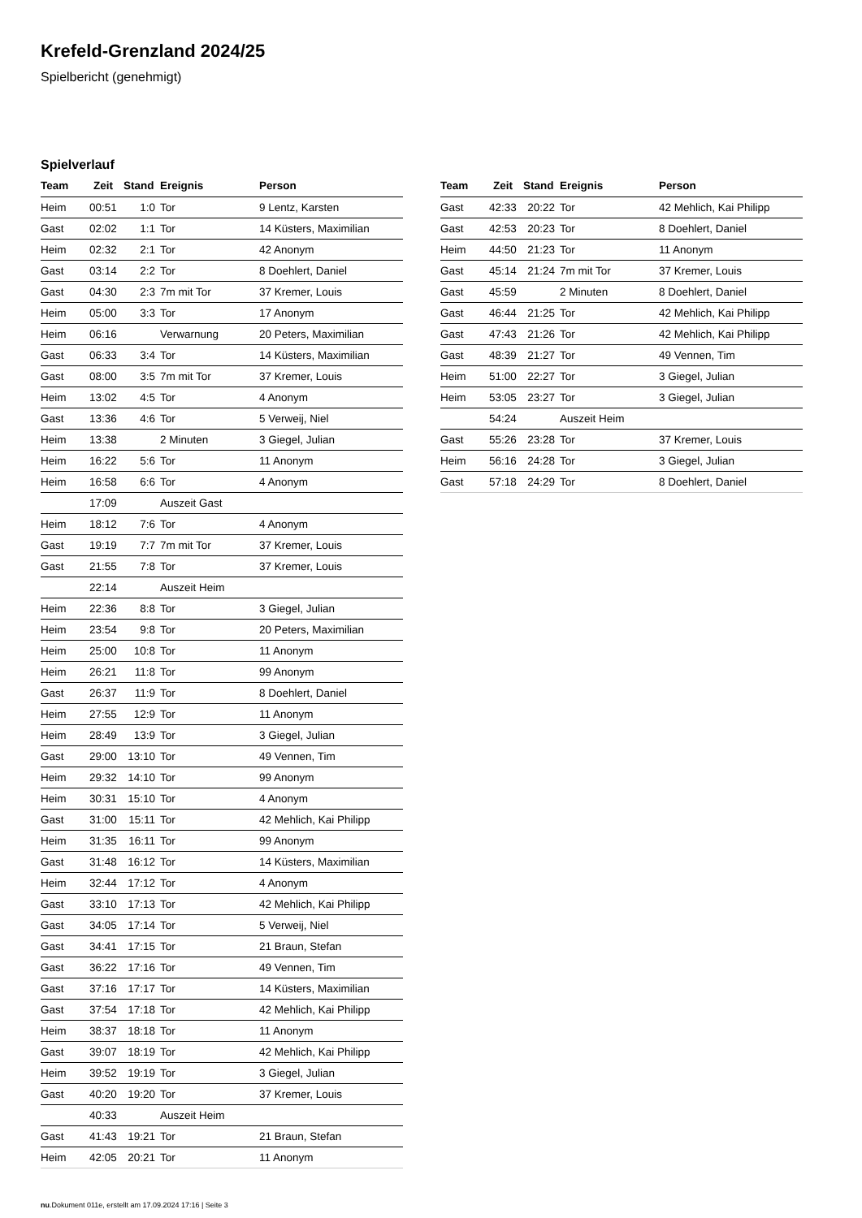Krefeld-Grenzland 2024/25
Spielbericht (genehmigt)
Spielverlauf
| Team | Zeit | Stand | Ereignis | Person |
| --- | --- | --- | --- | --- |
| Heim | 00:51 | 1:0 | Tor | 9 Lentz, Karsten |
| Gast | 02:02 | 1:1 | Tor | 14 Küsters, Maximilian |
| Heim | 02:32 | 2:1 | Tor | 42 Anonym |
| Gast | 03:14 | 2:2 | Tor | 8 Doehlert, Daniel |
| Gast | 04:30 | 2:3 | 7m mit Tor | 37 Kremer, Louis |
| Heim | 05:00 | 3:3 | Tor | 17 Anonym |
| Heim | 06:16 | | Verwarnung | 20 Peters, Maximilian |
| Gast | 06:33 | 3:4 | Tor | 14 Küsters, Maximilian |
| Gast | 08:00 | 3:5 | 7m mit Tor | 37 Kremer, Louis |
| Heim | 13:02 | 4:5 | Tor | 4 Anonym |
| Gast | 13:36 | 4:6 | Tor | 5 Verweij, Niel |
| Heim | 13:38 | | 2 Minuten | 3 Giegel, Julian |
| Heim | 16:22 | 5:6 | Tor | 11 Anonym |
| Heim | 16:58 | 6:6 | Tor | 4 Anonym |
| | 17:09 | | Auszeit Gast | |
| Heim | 18:12 | 7:6 | Tor | 4 Anonym |
| Gast | 19:19 | 7:7 | 7m mit Tor | 37 Kremer, Louis |
| Gast | 21:55 | 7:8 | Tor | 37 Kremer, Louis |
| | 22:14 | | Auszeit Heim | |
| Heim | 22:36 | 8:8 | Tor | 3 Giegel, Julian |
| Heim | 23:54 | 9:8 | Tor | 20 Peters, Maximilian |
| Heim | 25:00 | 10:8 | Tor | 11 Anonym |
| Heim | 26:21 | 11:8 | Tor | 99 Anonym |
| Gast | 26:37 | 11:9 | Tor | 8 Doehlert, Daniel |
| Heim | 27:55 | 12:9 | Tor | 11 Anonym |
| Heim | 28:49 | 13:9 | Tor | 3 Giegel, Julian |
| Gast | 29:00 | 13:10 | Tor | 49 Vennen, Tim |
| Heim | 29:32 | 14:10 | Tor | 99 Anonym |
| Heim | 30:31 | 15:10 | Tor | 4 Anonym |
| Gast | 31:00 | 15:11 | Tor | 42 Mehlich, Kai Philipp |
| Heim | 31:35 | 16:11 | Tor | 99 Anonym |
| Gast | 31:48 | 16:12 | Tor | 14 Küsters, Maximilian |
| Heim | 32:44 | 17:12 | Tor | 4 Anonym |
| Gast | 33:10 | 17:13 | Tor | 42 Mehlich, Kai Philipp |
| Gast | 34:05 | 17:14 | Tor | 5 Verweij, Niel |
| Gast | 34:41 | 17:15 | Tor | 21 Braun, Stefan |
| Gast | 36:22 | 17:16 | Tor | 49 Vennen, Tim |
| Gast | 37:16 | 17:17 | Tor | 14 Küsters, Maximilian |
| Gast | 37:54 | 17:18 | Tor | 42 Mehlich, Kai Philipp |
| Heim | 38:37 | 18:18 | Tor | 11 Anonym |
| Gast | 39:07 | 18:19 | Tor | 42 Mehlich, Kai Philipp |
| Heim | 39:52 | 19:19 | Tor | 3 Giegel, Julian |
| Gast | 40:20 | 19:20 | Tor | 37 Kremer, Louis |
| | 40:33 | | Auszeit Heim | |
| Gast | 41:43 | 19:21 | Tor | 21 Braun, Stefan |
| Heim | 42:05 | 20:21 | Tor | 11 Anonym |
| Team | Zeit | Stand | Ereignis | Person |
| --- | --- | --- | --- | --- |
| Gast | 42:33 | 20:22 | Tor | 42 Mehlich, Kai Philipp |
| Gast | 42:53 | 20:23 | Tor | 8 Doehlert, Daniel |
| Heim | 44:50 | 21:23 | Tor | 11 Anonym |
| Gast | 45:14 | 21:24 | 7m mit Tor | 37 Kremer, Louis |
| Gast | 45:59 | | 2 Minuten | 8 Doehlert, Daniel |
| Gast | 46:44 | 21:25 | Tor | 42 Mehlich, Kai Philipp |
| Gast | 47:43 | 21:26 | Tor | 42 Mehlich, Kai Philipp |
| Gast | 48:39 | 21:27 | Tor | 49 Vennen, Tim |
| Heim | 51:00 | 22:27 | Tor | 3 Giegel, Julian |
| Heim | 53:05 | 23:27 | Tor | 3 Giegel, Julian |
| | 54:24 | | Auszeit Heim | |
| Gast | 55:26 | 23:28 | Tor | 37 Kremer, Louis |
| Heim | 56:16 | 24:28 | Tor | 3 Giegel, Julian |
| Gast | 57:18 | 24:29 | Tor | 8 Doehlert, Daniel |
nu.Dokument 011e, erstellt am 17.09.2024 17:16 | Seite 3